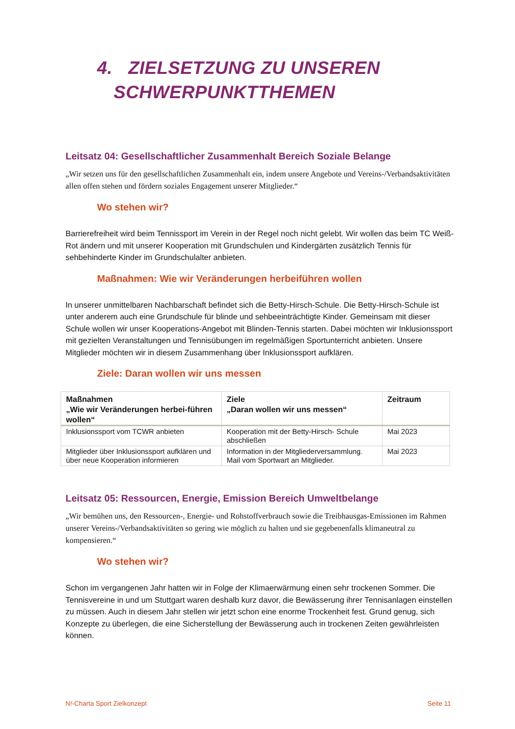4. ZIELSETZUNG ZU UNSEREN
SCHWERPUNKTTHEMEN
Leitsatz 04: Gesellschaftlicher Zusammenhalt Bereich Soziale Belange
„Wir setzen uns für den gesellschaftlichen Zusammenhalt ein, indem unsere Angebote und Vereins-/Verbandsaktivitäten allen offen stehen und fördern soziales Engagement unserer Mitglieder.“
Wo stehen wir?
Barrierefreiheit wird beim Tennissport im Verein in der Regel noch nicht gelebt. Wir wollen das beim TC Weiß-Rot ändern und mit unserer Kooperation mit Grundschulen und Kindergärten zusätzlich Tennis für sehbehinderte Kinder im Grundschulalter anbieten.
Maßnahmen: Wie wir Veränderungen herbeiführen wollen
In unserer unmittelbaren Nachbarschaft befindet sich die Betty-Hirsch-Schule. Die Betty-Hirsch-Schule ist unter anderem auch eine Grundschule für blinde und sehbeeinträchtigte Kinder. Gemeinsam mit dieser Schule wollen wir unser Kooperations-Angebot mit Blinden-Tennis starten. Dabei möchten wir Inklusionssport mit gezielten Veranstaltungen und Tennisübungen im regelmäßigen Sportunterricht anbieten. Unsere Mitglieder möchten wir in diesem Zusammenhang über Inklusionssport aufklären.
Ziele: Daran wollen wir uns messen
| Maßnahmen „Wie wir Veränderungen herbei-führen wollen“ | Ziele „Daran wollen wir uns messen“ | Zeitraum |
| --- | --- | --- |
| Inklusionssport vom TCWR anbieten | Kooperation mit der Betty-Hirsch- Schule abschließen | Mai 2023 |
| Mitglieder über Inklusionssport aufklären und über neue Kooperation informieren | Information in der Mitgliederversammlung. Mail vom Sportwart an Mitglieder. | Mai 2023 |
Leitsatz 05: Ressourcen, Energie, Emission Bereich Umweltbelange
„Wir bemühen uns, den Ressourcen-, Energie- und Rohstoffverbrauch sowie die Treibhausgas-Emissionen im Rahmen unserer Vereins-/Verbandsaktivitäten so gering wie möglich zu halten und sie gegebenenfalls klimaneutral zu kompensieren.“
Wo stehen wir?
Schon im vergangenen Jahr hatten wir in Folge der Klimaerwärmung einen sehr trockenen Sommer. Die Tennisvereine in und um Stuttgart waren deshalb kurz davor, die Bewässerung ihrer Tennisanlagen einstellen zu müssen. Auch in diesem Jahr stellen wir jetzt schon eine enorme Trockenheit fest. Grund genug, sich Konzepte zu überlegen, die eine Sicherstellung der Bewässerung auch in trockenen Zeiten gewährleisten können.
N!-Charta Sport Zielkonzept Seite 11